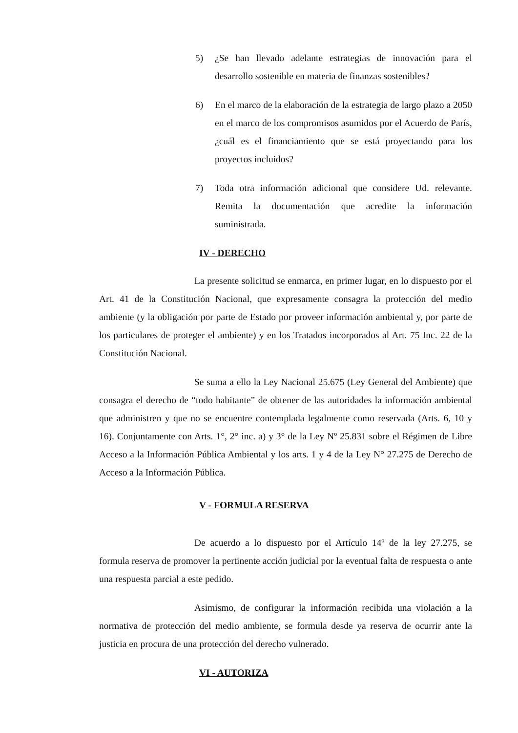5) ¿Se han llevado adelante estrategias de innovación para el desarrollo sostenible en materia de finanzas sostenibles?
6) En el marco de la elaboración de la estrategia de largo plazo a 2050 en el marco de los compromisos asumidos por el Acuerdo de París, ¿cuál es el financiamiento que se está proyectando para los proyectos incluidos?
7) Toda otra información adicional que considere Ud. relevante. Remita la documentación que acredite la información suministrada.
IV - DERECHO
La presente solicitud se enmarca, en primer lugar, en lo dispuesto por el Art. 41 de la Constitución Nacional, que expresamente consagra la protección del medio ambiente (y la obligación por parte de Estado por proveer información ambiental y, por parte de los particulares de proteger el ambiente) y en los Tratados incorporados al Art. 75 Inc. 22 de la Constitución Nacional.
Se suma a ello la Ley Nacional 25.675 (Ley General del Ambiente) que consagra el derecho de “todo habitante” de obtener de las autoridades la información ambiental que administren y que no se encuentre contemplada legalmente como reservada (Arts. 6, 10 y 16). Conjuntamente con Arts. 1°, 2° inc. a) y 3° de la Ley Nº 25.831 sobre el Régimen de Libre Acceso a la Información Pública Ambiental y los arts. 1 y 4 de la Ley N° 27.275 de Derecho de Acceso a la Información Pública.
V - FORMULA RESERVA
De acuerdo a lo dispuesto por el Artículo 14º de la ley 27.275, se formula reserva de promover la pertinente acción judicial por la eventual falta de respuesta o ante una respuesta parcial a este pedido.
Asimismo, de configurar la información recibida una violación a la normativa de protección del medio ambiente, se formula desde ya reserva de ocurrir ante la justicia en procura de una protección del derecho vulnerado.
VI - AUTORIZA